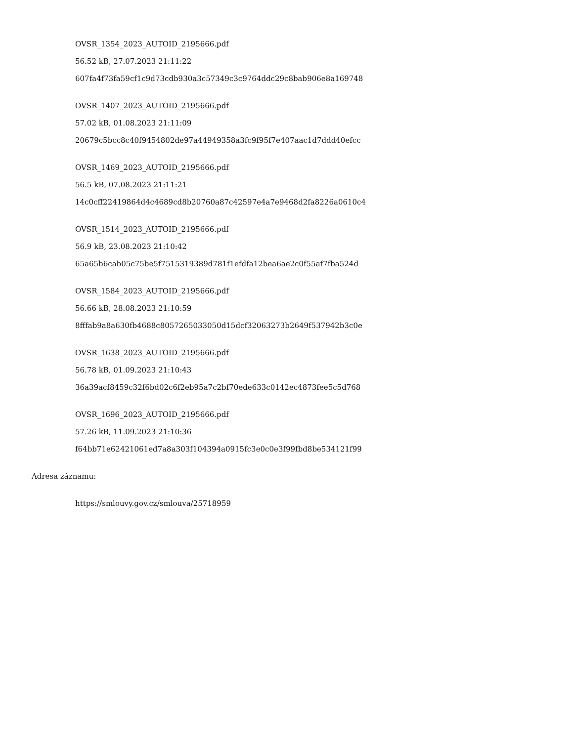OVSR_1354_2023_AUTOID_2195666.pdf
56.52 kB, 27.07.2023 21:11:22
607fa4f73fa59cf1c9d73cdb930a3c57349c3c9764ddc29c8bab906e8a169748
OVSR_1407_2023_AUTOID_2195666.pdf
57.02 kB, 01.08.2023 21:11:09
20679c5bcc8c40f9454802de97a44949358a3fc9f95f7e407aac1d7ddd40efcc
OVSR_1469_2023_AUTOID_2195666.pdf
56.5 kB, 07.08.2023 21:11:21
14c0cff22419864d4c4689cd8b20760a87c42597e4a7e9468d2fa8226a0610c4
OVSR_1514_2023_AUTOID_2195666.pdf
56.9 kB, 23.08.2023 21:10:42
65a65b6cab05c75be5f7515319389d781f1efdfa12bea6ae2c0f55af7fba524d
OVSR_1584_2023_AUTOID_2195666.pdf
56.66 kB, 28.08.2023 21:10:59
8fffab9a8a630fb4688c8057265033050d15dcf32063273b2649f537942b3c0e
OVSR_1638_2023_AUTOID_2195666.pdf
56.78 kB, 01.09.2023 21:10:43
36a39acf8459c32f6bd02c6f2eb95a7c2bf70ede633c0142ec4873fee5c5d768
OVSR_1696_2023_AUTOID_2195666.pdf
57.26 kB, 11.09.2023 21:10:36
f64bb71e62421061ed7a8a303f104394a0915fc3e0c0e3f99fbd8be534121f99
Adresa záznamu:
https://smlouvy.gov.cz/smlouva/25718959